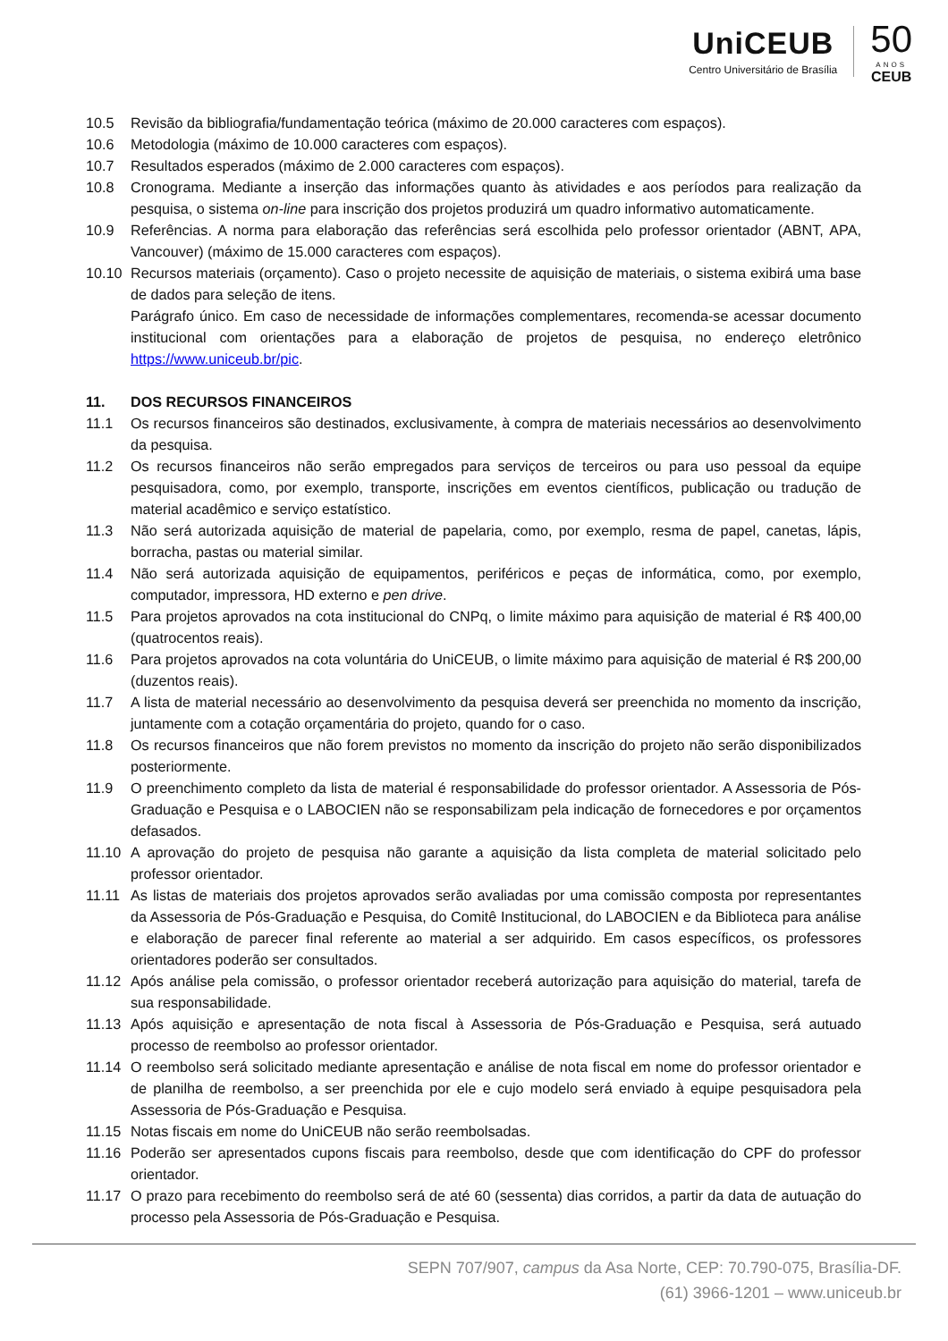UniCEUB
Centro Universitário de Brasília
50
ANOS
CEUB
10.5 Revisão da bibliografia/fundamentação teórica (máximo de 20.000 caracteres com espaços).
10.6 Metodologia (máximo de 10.000 caracteres com espaços).
10.7 Resultados esperados (máximo de 2.000 caracteres com espaços).
10.8 Cronograma. Mediante a inserção das informações quanto às atividades e aos períodos para realização da pesquisa, o sistema on-line para inscrição dos projetos produzirá um quadro informativo automaticamente.
10.9 Referências. A norma para elaboração das referências será escolhida pelo professor orientador (ABNT, APA, Vancouver) (máximo de 15.000 caracteres com espaços).
10.10 Recursos materiais (orçamento). Caso o projeto necessite de aquisição de materiais, o sistema exibirá uma base de dados para seleção de itens.
Parágrafo único. Em caso de necessidade de informações complementares, recomenda-se acessar documento institucional com orientações para a elaboração de projetos de pesquisa, no endereço eletrônico https://www.uniceub.br/pic.
11. DOS RECURSOS FINANCEIROS
11.1 Os recursos financeiros são destinados, exclusivamente, à compra de materiais necessários ao desenvolvimento da pesquisa.
11.2 Os recursos financeiros não serão empregados para serviços de terceiros ou para uso pessoal da equipe pesquisadora, como, por exemplo, transporte, inscrições em eventos científicos, publicação ou tradução de material acadêmico e serviço estatístico.
11.3 Não será autorizada aquisição de material de papelaria, como, por exemplo, resma de papel, canetas, lápis, borracha, pastas ou material similar.
11.4 Não será autorizada aquisição de equipamentos, periféricos e peças de informática, como, por exemplo, computador, impressora, HD externo e pen drive.
11.5 Para projetos aprovados na cota institucional do CNPq, o limite máximo para aquisição de material é R$ 400,00 (quatrocentos reais).
11.6 Para projetos aprovados na cota voluntária do UniCEUB, o limite máximo para aquisição de material é R$ 200,00 (duzentos reais).
11.7 A lista de material necessário ao desenvolvimento da pesquisa deverá ser preenchida no momento da inscrição, juntamente com a cotação orçamentária do projeto, quando for o caso.
11.8 Os recursos financeiros que não forem previstos no momento da inscrição do projeto não serão disponibilizados posteriormente.
11.9 O preenchimento completo da lista de material é responsabilidade do professor orientador. A Assessoria de Pós-Graduação e Pesquisa e o LABOCIEN não se responsabilizam pela indicação de fornecedores e por orçamentos defasados.
11.10 A aprovação do projeto de pesquisa não garante a aquisição da lista completa de material solicitado pelo professor orientador.
11.11 As listas de materiais dos projetos aprovados serão avaliadas por uma comissão composta por representantes da Assessoria de Pós-Graduação e Pesquisa, do Comitê Institucional, do LABOCIEN e da Biblioteca para análise e elaboração de parecer final referente ao material a ser adquirido. Em casos específicos, os professores orientadores poderão ser consultados.
11.12 Após análise pela comissão, o professor orientador receberá autorização para aquisição do material, tarefa de sua responsabilidade.
11.13 Após aquisição e apresentação de nota fiscal à Assessoria de Pós-Graduação e Pesquisa, será autuado processo de reembolso ao professor orientador.
11.14 O reembolso será solicitado mediante apresentação e análise de nota fiscal em nome do professor orientador e de planilha de reembolso, a ser preenchida por ele e cujo modelo será enviado à equipe pesquisadora pela Assessoria de Pós-Graduação e Pesquisa.
11.15 Notas fiscais em nome do UniCEUB não serão reembolsadas.
11.16 Poderão ser apresentados cupons fiscais para reembolso, desde que com identificação do CPF do professor orientador.
11.17 O prazo para recebimento do reembolso será de até 60 (sessenta) dias corridos, a partir da data de autuação do processo pela Assessoria de Pós-Graduação e Pesquisa.
SEPN 707/907, campus da Asa Norte, CEP: 70.790-075, Brasília-DF.
(61) 3966-1201 – www.uniceub.br